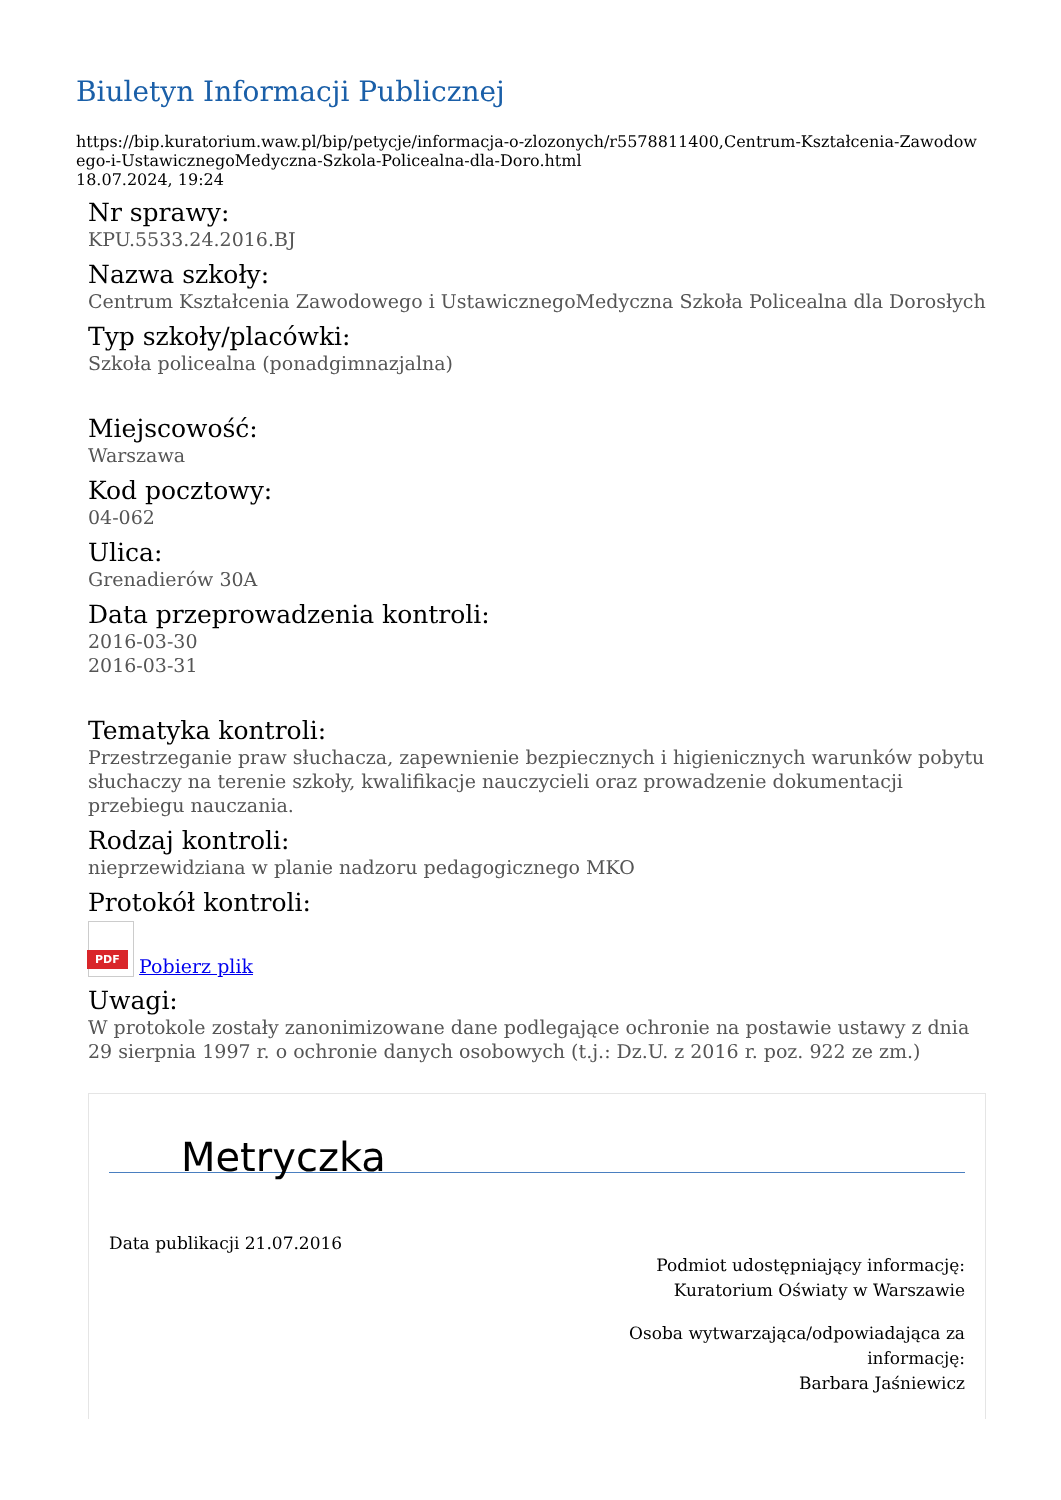Biuletyn Informacji Publicznej
https://bip.kuratorium.waw.pl/bip/petycje/informacja-o-zlozonych/r5578811400,Centrum-Kształcenia-Zawodowego-i-UstawicznegoMedyczna-Szkola-Policealna-dla-Doro.html
18.07.2024, 19:24
Nr sprawy:
KPU.5533.24.2016.BJ
Nazwa szkoły:
Centrum Kształcenia Zawodowego i UstawicznegoMedyczna Szkoła Policealna dla Dorosłych
Typ szkoły/placówki:
Szkoła policealna (ponadgimnazjalna)
Miejscowość:
Warszawa
Kod pocztowy:
04-062
Ulica:
Grenadierów 30A
Data przeprowadzenia kontroli:
2016-03-30
2016-03-31
Tematyka kontroli:
Przestrzeganie praw słuchacza, zapewnienie bezpiecznych i higienicznych warunków pobytu słuchaczy na terenie szkoły, kwalifikacje nauczycieli oraz prowadzenie dokumentacji przebiegu nauczania.
Rodzaj kontroli:
nieprzewidziana w planie nadzoru pedagogicznego MKO
Protokół kontroli:
PDF Pobierz plik
Uwagi:
W protokole zostały zanonimizowane dane podlegające ochronie na postawie ustawy z dnia 29 sierpnia 1997 r. o ochronie danych osobowych (t.j.: Dz.U. z 2016 r. poz. 922 ze zm.)
Metryczka
Data publikacji 21.07.2016
Podmiot udostępniający informację:
Kuratorium Oświaty w Warszawie
Osoba wytwarzająca/odpowiadająca za
informację:
Barbara Jaśniewicz